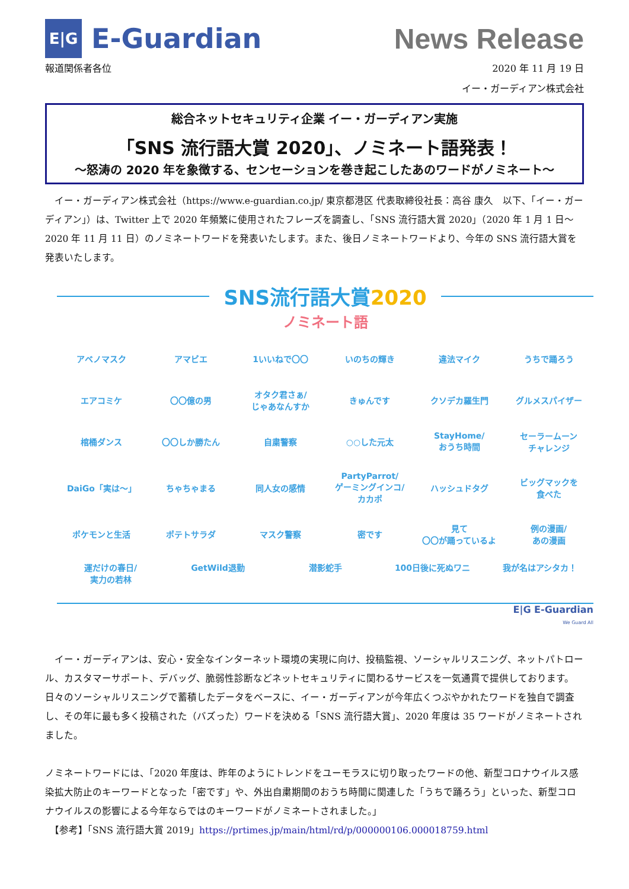E|G
E-Guardian
News Release
報道関係者各位 2020 年 11 月 19 日
イー・ガーディアン株式会社
総合ネットセキュリティ企業 イー・ガーディアン実施
「SNS 流行語大賞 2020」、ノミネート語発表！
～怒涛の 2020 年を象徴する、センセーションを巻き起こしたあのワードがノミネート～
　イー・ガーディアン株式会社（https://www.e-guardian.co.jp/ 東京都港区 代表取締役社長：高谷 康久　以下、「イー・ガーディアン」）は、Twitter 上で 2020 年頻繁に使用されたフレーズを調査し、「SNS 流行語大賞 2020」（2020 年 1 月 1 日～2020 年 11 月 11 日）のノミネートワードを発表いたします。また、後日ノミネートワードより、今年の SNS 流行語大賞を発表いたします。
SNS流行語大賞2020
ノミネート語
アベノマスク
アマビエ
1いいねで〇〇
いのちの輝き
違法マイク
うちで踊ろう
エアコミケ
〇〇億の男
オタク君さぁ/
じゃあなんすか
きゅんです
クソデカ羅生門
グルメスパイザー
棺桶ダンス
〇〇しか勝たん
自粛警察
○○した元太
StayHome/
おうち時間
セーラームーン
チャレンジ
DaiGo「実は～」
ちゃちゃまる
同人女の感情
PartyParrot/
ゲーミングインコ/
カカポ
ハッシュドタグ
ビッグマックを
食べた
ポケモンと生活
ポテトサラダ
マスク警察
密です
見て
〇〇が踊っているよ
例の漫画/
あの漫画
運だけの春日/
実力の若林
GetWild退勤
潜影蛇手
100日後に死ぬワニ
我が名はアシタカ！
E|G E-Guardian
We Guard All
　イー・ガーディアンは、安心・安全なインターネット環境の実現に向け、投稿監視、ソーシャルリスニング、ネットパトロール、カスタマーサポート、デバッグ、脆弱性診断などネットセキュリティに関わるサービスを一気通貫で提供しております。日々のソーシャルリスニングで蓄積したデータをベースに、イー・ガーディアンが今年広くつぶやかれたワードを独自で調査し、その年に最も多く投稿された（バズった）ワードを決める「SNS 流行語大賞」、2020 年度は 35 ワードがノミネートされました。
ノミネートワードには、「2020 年度は、昨年のようにトレンドをユーモラスに切り取ったワードの他、新型コロナウイルス感染拡大防止のキーワードとなった「密です」や、外出自粛期間のおうち時間に関連した「うちで踊ろう」といった、新型コロナウイルスの影響による今年ならではのキーワードがノミネートされました。」
　【参考】「SNS 流行語大賞 2019」https://prtimes.jp/main/html/rd/p/000000106.000018759.html